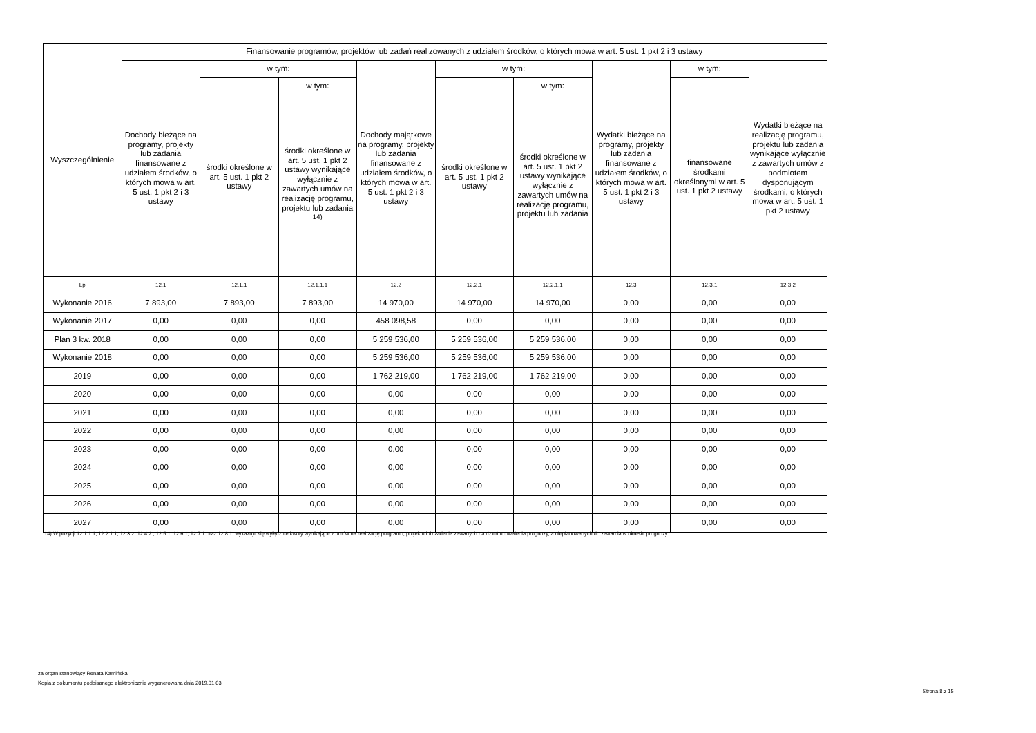| Wyszczególnienie | Finansowanie programów, projektów lub zadań realizowanych z udziałem środków, o których mowa w art. 5 ust. 1 pkt 2 i 3 ustawy | | | | | | | | |
| --- | --- | --- | --- | --- | --- | --- | --- | --- | --- |
| | Dochody bieżące na programy, projekty lub zadania finansowane z udziałem środków, o których mowa w art. 5 ust. 1 pkt 2 i 3 ustawy | w tym: | | Dochody majątkowe na programy, projekty lub zadania finansowane z udziałem środków, o których mowa w art. 5 ust. 1 pkt 2 i 3 ustawy | w tym: | | Wydatki bieżące na programy, projekty lub zadania finansowane z udziałem środków, o których mowa w art. 5 ust. 1 pkt 2 i 3 ustawy | w tym: | Wydatki bieżące na realizację programu, projektu lub zadania wynikające wyłącznie z zawartych umów z podmiotem dysponującym środkami, o których mowa w art. 5 ust. 1 pkt 2 ustawy |
| | | środki określone w art. 5 ust. 1 pkt 2 ustawy | w tym: | | środki określone w art. 5 ust. 1 pkt 2 ustawy | w tym: | | finansowane środkami określonymi w art. 5 ust. 1 pkt 2 ustawy | |
| | | | środki określone w art. 5 ust. 1 pkt 2 ustawy wynikające wyłącznie z zawartych umów na realizację programu, projektu lub zadania <sup>14)</sup> | | | środki określone w art. 5 ust. 1 pkt 2 ustawy wynikające wyłącznie z zawartych umów na realizację programu, projektu lub zadania | | | |
| Lp | 12.1 | 12.1.1 | 12.1.1.1 | 12.2 | 12.2.1 | 12.2.1.1 | 12.3 | 12.3.1 | 12.3.2 |
| Wykonanie 2016 | 7 893,00 | 7 893,00 | 7 893,00 | 14 970,00 | 14 970,00 | 14 970,00 | 0,00 | 0,00 | 0,00 |
| Wykonanie 2017 | 0,00 | 0,00 | 0,00 | 458 098,58 | 0,00 | 0,00 | 0,00 | 0,00 | 0,00 |
| Plan 3 kw. 2018 | 0,00 | 0,00 | 0,00 | 5 259 536,00 | 5 259 536,00 | 5 259 536,00 | 0,00 | 0,00 | 0,00 |
| Wykonanie 2018 | 0,00 | 0,00 | 0,00 | 5 259 536,00 | 5 259 536,00 | 5 259 536,00 | 0,00 | 0,00 | 0,00 |
| 2019 | 0,00 | 0,00 | 0,00 | 1 762 219,00 | 1 762 219,00 | 1 762 219,00 | 0,00 | 0,00 | 0,00 |
| 2020 | 0,00 | 0,00 | 0,00 | 0,00 | 0,00 | 0,00 | 0,00 | 0,00 | 0,00 |
| 2021 | 0,00 | 0,00 | 0,00 | 0,00 | 0,00 | 0,00 | 0,00 | 0,00 | 0,00 |
| 2022 | 0,00 | 0,00 | 0,00 | 0,00 | 0,00 | 0,00 | 0,00 | 0,00 | 0,00 |
| 2023 | 0,00 | 0,00 | 0,00 | 0,00 | 0,00 | 0,00 | 0,00 | 0,00 | 0,00 |
| 2024 | 0,00 | 0,00 | 0,00 | 0,00 | 0,00 | 0,00 | 0,00 | 0,00 | 0,00 |
| 2025 | 0,00 | 0,00 | 0,00 | 0,00 | 0,00 | 0,00 | 0,00 | 0,00 | 0,00 |
| 2026 | 0,00 | 0,00 | 0,00 | 0,00 | 0,00 | 0,00 | 0,00 | 0,00 | 0,00 |
| 2027 | 0,00 | 0,00 | 0,00 | 0,00 | 0,00 | 0,00 | 0,00 | 0,00 | 0,00 |
14) W pozycji 12.1.1.1, 12.2.1.1, 12.3.2, 12.4.2., 12.5.1, 12.6.1, 12.7.1 oraz 12.8.1. wykazuje się wyłącznie kwoty wynikające z umów na realizację programu, projektu lub zadania zawartych na dzień uchwalenia prognozy, a nieplanowanych do zawarcia w okresie prognozy.
za organ stanowiący Renata Kamińska
Kopia z dokumentu podpisanego elektronicznie wygenerowana dnia 2019.01.03
Strona 8 z 15